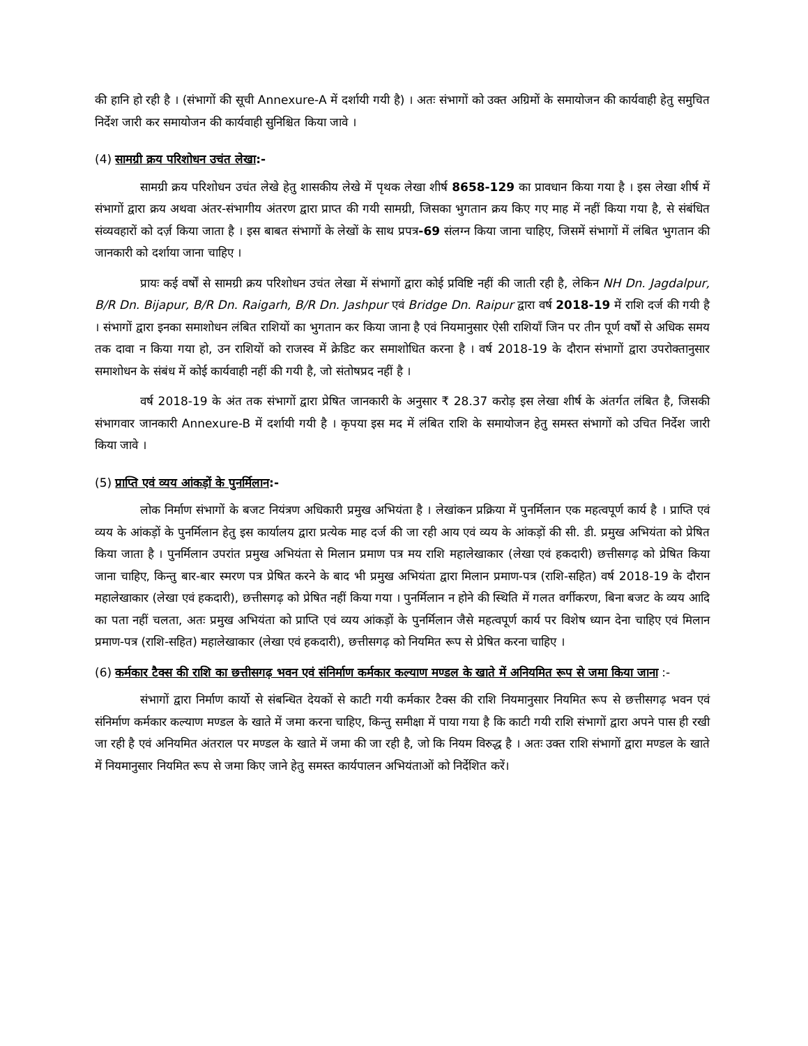की हानि हो रही है । (संभागों की सूची Annexure-A में दर्शायी गयी है) । अतः संभागों को उक्त अग्रिमों के समायोजन की कार्यवाही हेतु समुचित निर्देश जारी कर समायोजन की कार्यवाही सुनिश्चित किया जावे ।
(4) सामग्री क्रय परिशोधन उचंत लेखा:-
सामग्री क्रय परिशोधन उचंत लेखे हेतु शासकीय लेखे में पृथक लेखा शीर्ष 8658-129 का प्रावधान किया गया है । इस लेखा शीर्ष में संभागों द्वारा क्रय अथवा अंतर-संभागीय अंतरण द्वारा प्राप्त की गयी सामग्री, जिसका भुगतान क्रय किए गए माह में नहीं किया गया है, से संबंधित संव्यवहारों को दर्ज़ किया जाता है । इस बाबत संभागों के लेखों के साथ प्रपत्र-69 संलग्न किया जाना चाहिए, जिसमें संभागों में लंबित भुगतान की जानकारी को दर्शाया जाना चाहिए ।
प्रायः कई वर्षों से सामग्री क्रय परिशोधन उचंत लेखा में संभागों द्वारा कोई प्रविष्टि नहीं की जाती रही है, लेकिन NH Dn. Jagdalpur, B/R Dn. Bijapur, B/R Dn. Raigarh, B/R Dn. Jashpur एवं Bridge Dn. Raipur द्वारा वर्ष 2018-19 में राशि दर्ज की गयी है । संभागों द्वारा इनका समाशोधन लंबित राशियों का भुगतान कर किया जाना है एवं नियमानुसार ऐसी राशियाँ जिन पर तीन पूर्ण वर्षों से अधिक समय तक दावा न किया गया हो, उन राशियों को राजस्व में क्रेडिट कर समाशोधित करना है । वर्ष 2018-19 के दौरान संभागों द्वारा उपरोक्तानुसार समाशोधन के संबंध में कोई कार्यवाही नहीं की गयी है, जो संतोषप्रद नहीं है ।
वर्ष 2018-19 के अंत तक संभागों द्वारा प्रेषित जानकारी के अनुसार ₹ 28.37 करोड़ इस लेखा शीर्ष के अंतर्गत लंबित है, जिसकी संभागवार जानकारी Annexure-B में दर्शायी गयी है । कृपया इस मद में लंबित राशि के समायोजन हेतु समस्त संभागों को उचित निर्देश जारी किया जावे ।
(5) प्राप्ति एवं व्यय आंकड़ों के पुनर्मिलान:-
लोक निर्माण संभागों के बजट नियंत्रण अधिकारी प्रमुख अभियंता है । लेखांकन प्रक्रिया में पुनर्मिलान एक महत्वपूर्ण कार्य है । प्राप्ति एवं व्यय के आंकड़ों के पुनर्मिलान हेतु इस कार्यालय द्वारा प्रत्येक माह दर्ज की जा रही आय एवं व्यय के आंकड़ों की सी. डी. प्रमुख अभियंता को प्रेषित किया जाता है । पुनर्मिलान उपरांत प्रमुख अभियंता से मिलान प्रमाण पत्र मय राशि महालेखाकार (लेखा एवं हकदारी) छत्तीसगढ़ को प्रेषित किया जाना चाहिए, किन्तु बार-बार स्मरण पत्र प्रेषित करने के बाद भी प्रमुख अभियंता द्वारा मिलान प्रमाण-पत्र (राशि-सहित) वर्ष 2018-19 के दौरान महालेखाकार (लेखा एवं हकदारी), छत्तीसगढ़ को प्रेषित नहीं किया गया । पुनर्मिलान न होने की स्थिति में गलत वर्गीकरण, बिना बजट के व्यय आदि का पता नहीं चलता, अतः प्रमुख अभियंता को प्राप्ति एवं व्यय आंकड़ों के पुनर्मिलान जैसे महत्वपूर्ण कार्य पर विशेष ध्यान देना चाहिए एवं मिलान प्रमाण-पत्र (राशि-सहित) महालेखाकार (लेखा एवं हकदारी), छत्तीसगढ़ को नियमित रूप से प्रेषित करना चाहिए ।
(6) कर्मकार टैक्स की राशि का छत्तीसगढ़ भवन एवं संनिर्माण कर्मकार कल्याण मण्डल के खाते में अनियमित रूप से जमा किया जाना :-
संभागों द्वारा निर्माण कार्यो से संबन्धित देयकों से काटी गयी कर्मकार टैक्स की राशि नियमानुसार नियमित रूप से छत्तीसगढ़ भवन एवं संनिर्माण कर्मकार कल्याण मण्डल के खाते में जमा करना चाहिए, किन्तु समीक्षा में पाया गया है कि काटी गयी राशि संभागों द्वारा अपने पास ही रखी जा रही है एवं अनियमित अंतराल पर मण्डल के खाते में जमा की जा रही है, जो कि नियम विरुद्ध है । अतः उक्त राशि संभागों द्वारा मण्डल के खाते में नियमानुसार नियमित रूप से जमा किए जाने हेतु समस्त कार्यपालन अभियंताओं को निर्देशित करें।